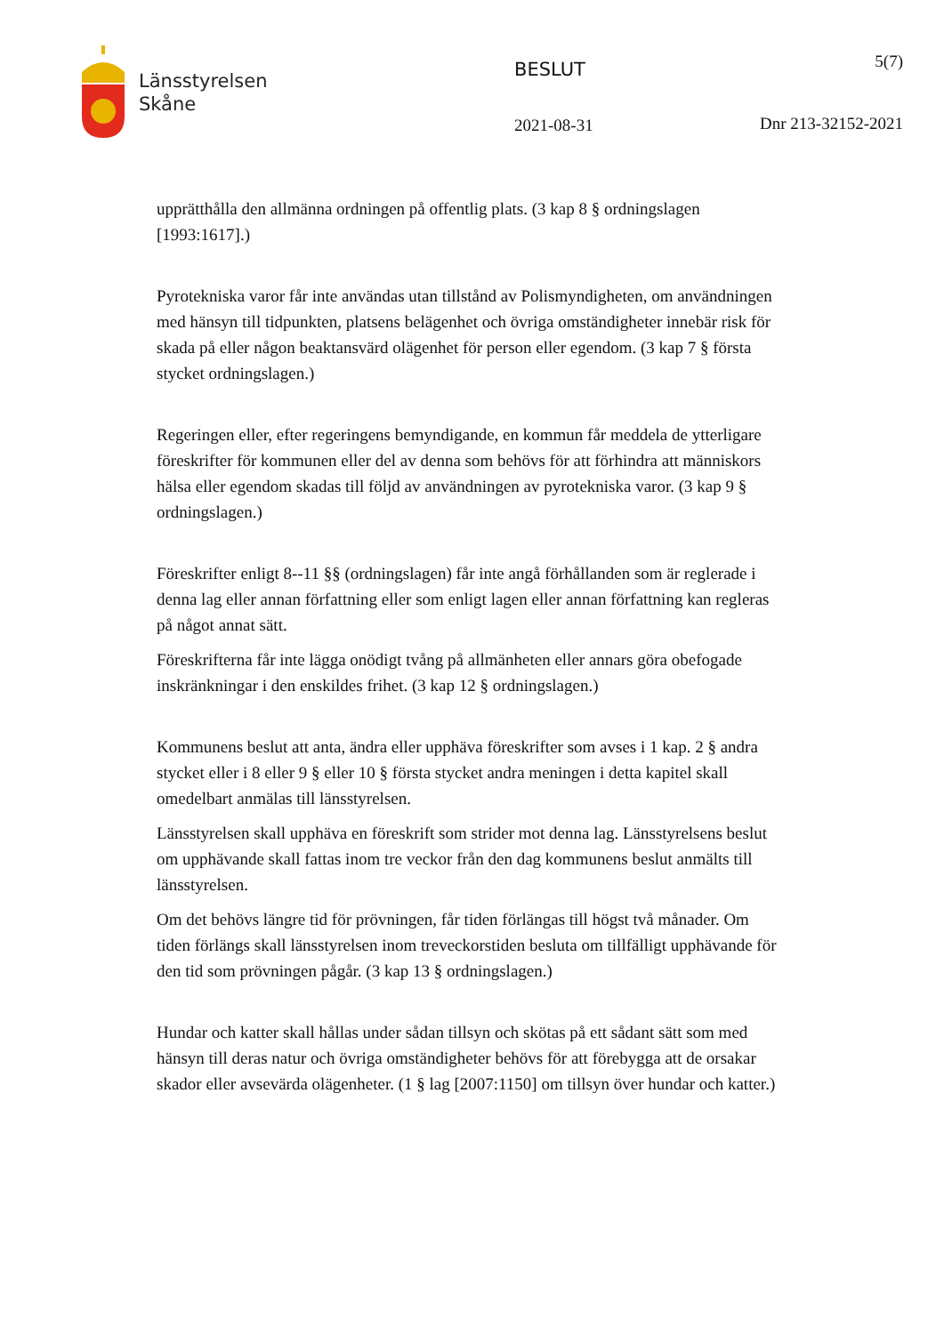Länsstyrelsen
Skåne
BESLUT
2021-08-31
5(7)
Dnr 213-32152-2021
upprätthålla den allmänna ordningen på offentlig plats. (3 kap 8 § ordningslagen [1993:1617].)
Pyrotekniska varor får inte användas utan tillstånd av Polismyndigheten, om användningen med hänsyn till tidpunkten, platsens belägenhet och övriga omständigheter innebär risk för skada på eller någon beaktansvärd olägenhet för person eller egendom. (3 kap 7 § första stycket ordningslagen.)
Regeringen eller, efter regeringens bemyndigande, en kommun får meddela de ytterligare föreskrifter för kommunen eller del av denna som behövs för att förhindra att människors hälsa eller egendom skadas till följd av användningen av pyrotekniska varor. (3 kap 9 § ordningslagen.)
Föreskrifter enligt 8--11 §§ (ordningslagen) får inte angå förhållanden som är reglerade i denna lag eller annan författning eller som enligt lagen eller annan författning kan regleras på något annat sätt.
Föreskrifterna får inte lägga onödigt tvång på allmänheten eller annars göra obefogade inskränkningar i den enskildes frihet. (3 kap 12 § ordningslagen.)
Kommunens beslut att anta, ändra eller upphäva föreskrifter som avses i 1 kap. 2 § andra stycket eller i 8 eller 9 § eller 10 § första stycket andra meningen i detta kapitel skall omedelbart anmälas till länsstyrelsen.
Länsstyrelsen skall upphäva en föreskrift som strider mot denna lag. Länsstyrelsens beslut om upphävande skall fattas inom tre veckor från den dag kommunens beslut anmälts till länsstyrelsen.
Om det behövs längre tid för prövningen, får tiden förlängas till högst två månader. Om tiden förlängs skall länsstyrelsen inom treveckorstiden besluta om tillfälligt upphävande för den tid som prövningen pågår. (3 kap 13 § ordningslagen.)
Hundar och katter skall hållas under sådan tillsyn och skötas på ett sådant sätt som med hänsyn till deras natur och övriga omständigheter behövs för att förebygga att de orsakar skador eller avsevärda olägenheter. (1 § lag [2007:1150] om tillsyn över hundar och katter.)